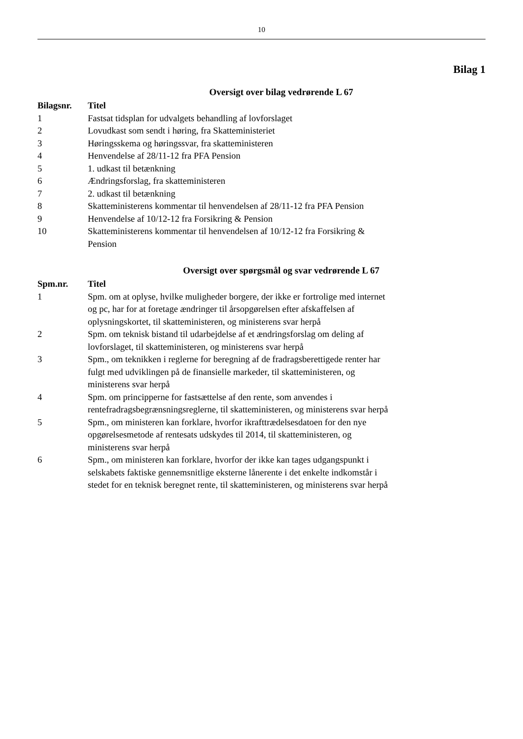10
Bilag 1
Oversigt over bilag vedrørende L 67
| Bilagsnr. | Titel |
| --- | --- |
| 1 | Fastsat tidsplan for udvalgets behandling af lovforslaget |
| 2 | Lovudkast som sendt i høring, fra Skatteministeriet |
| 3 | Høringsskema og høringssvar, fra skatteministeren |
| 4 | Henvendelse af 28/11-12 fra PFA Pension |
| 5 | 1. udkast til betænkning |
| 6 | Ændringsforslag, fra skatteministeren |
| 7 | 2. udkast til betænkning |
| 8 | Skatteministerens kommentar til henvendelsen af 28/11-12 fra PFA Pension |
| 9 | Henvendelse af 10/12-12 fra Forsikring & Pension |
| 10 | Skatteministerens kommentar til henvendelsen af 10/12-12 fra Forsikring & Pension |
Oversigt over spørgsmål og svar vedrørende L 67
| Spm.nr. | Titel |
| --- | --- |
| 1 | Spm. om at oplyse, hvilke muligheder borgere, der ikke er fortrolige med internet og pc, har for at foretage ændringer til årsopgørelsen efter afskaffelsen af oplysningskortet, til skatteministeren, og ministerens svar herpå |
| 2 | Spm. om teknisk bistand til udarbejdelse af et ændringsforslag om deling af lovforslaget, til skatteministeren, og ministerens svar herpå |
| 3 | Spm., om teknikken i reglerne for beregning af de fradragsberettigede renter har fulgt med udviklingen på de finansielle markeder, til skatteministeren, og ministerens svar herpå |
| 4 | Spm. om principperne for fastsættelse af den rente, som anvendes i rentefradragsbegrænsningsreglerne, til skatteministeren, og ministerens svar herpå |
| 5 | Spm., om ministeren kan forklare, hvorfor ikrafttrædelsesdatoen for den nye opgørelsesmetode af rentesats udskydes til 2014, til skatteministeren, og ministerens svar herpå |
| 6 | Spm., om ministeren kan forklare, hvorfor der ikke kan tages udgangspunkt i selskabets faktiske gennemsnitlige eksterne lånerente i det enkelte indkomstår i stedet for en teknisk beregnet rente, til skatteministeren, og ministerens svar herpå |